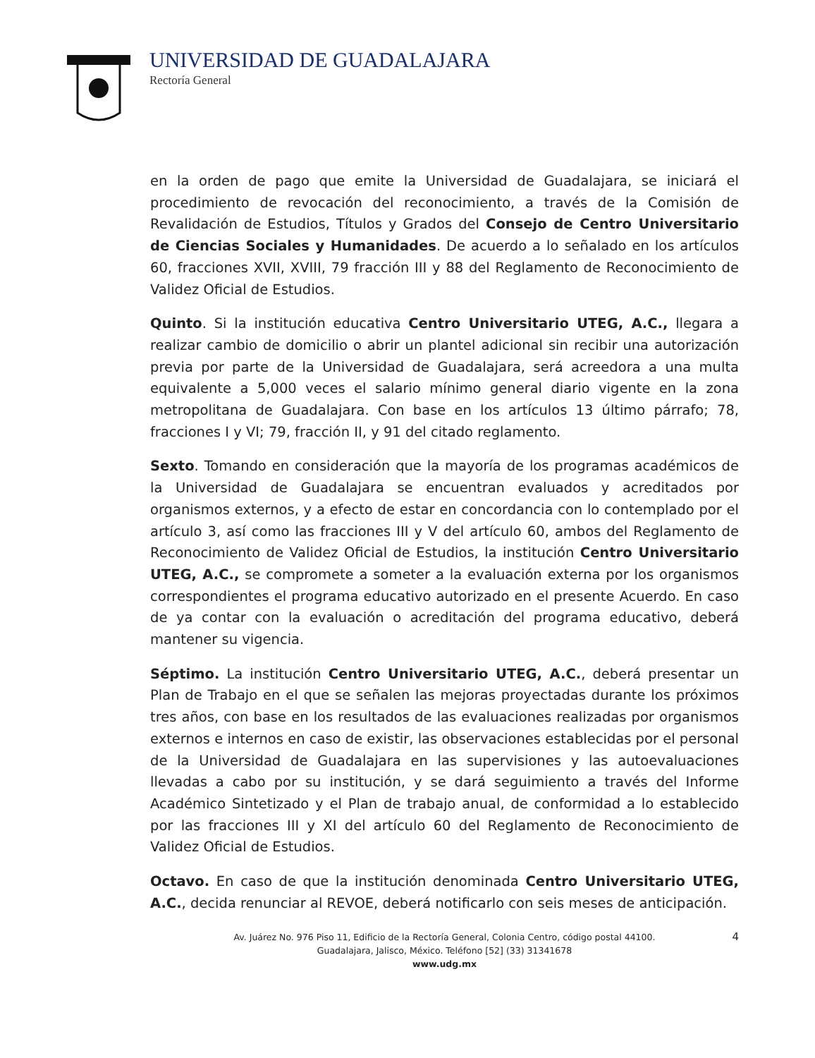UNIVERSIDAD DE GUADALAJARA
Rectoría General
en la orden de pago que emite la Universidad de Guadalajara, se iniciará el procedimiento de revocación del reconocimiento, a través de la Comisión de Revalidación de Estudios, Títulos y Grados del Consejo de Centro Universitario de Ciencias Sociales y Humanidades. De acuerdo a lo señalado en los artículos 60, fracciones XVII, XVIII, 79 fracción III y 88 del Reglamento de Reconocimiento de Validez Oficial de Estudios.
Quinto. Si la institución educativa Centro Universitario UTEG, A.C., llegara a realizar cambio de domicilio o abrir un plantel adicional sin recibir una autorización previa por parte de la Universidad de Guadalajara, será acreedora a una multa equivalente a 5,000 veces el salario mínimo general diario vigente en la zona metropolitana de Guadalajara. Con base en los artículos 13 último párrafo; 78, fracciones I y VI; 79, fracción II, y 91 del citado reglamento.
Sexto. Tomando en consideración que la mayoría de los programas académicos de la Universidad de Guadalajara se encuentran evaluados y acreditados por organismos externos, y a efecto de estar en concordancia con lo contemplado por el artículo 3, así como las fracciones III y V del artículo 60, ambos del Reglamento de Reconocimiento de Validez Oficial de Estudios, la institución Centro Universitario UTEG, A.C., se compromete a someter a la evaluación externa por los organismos correspondientes el programa educativo autorizado en el presente Acuerdo. En caso de ya contar con la evaluación o acreditación del programa educativo, deberá mantener su vigencia.
Séptimo. La institución Centro Universitario UTEG, A.C., deberá presentar un Plan de Trabajo en el que se señalen las mejoras proyectadas durante los próximos tres años, con base en los resultados de las evaluaciones realizadas por organismos externos e internos en caso de existir, las observaciones establecidas por el personal de la Universidad de Guadalajara en las supervisiones y las autoevaluaciones llevadas a cabo por su institución, y se dará seguimiento a través del Informe Académico Sintetizado y el Plan de trabajo anual, de conformidad a lo establecido por las fracciones III y XI del artículo 60 del Reglamento de Reconocimiento de Validez Oficial de Estudios.
Octavo. En caso de que la institución denominada Centro Universitario UTEG, A.C., decida renunciar al REVOE, deberá notificarlo con seis meses de anticipación.
4 Av. Juárez No. 976 Piso 11, Edificio de la Rectoría General, Colonia Centro, código postal 44100.
Guadalajara, Jalisco, México. Teléfono [52] (33) 31341678
www.udg.mx